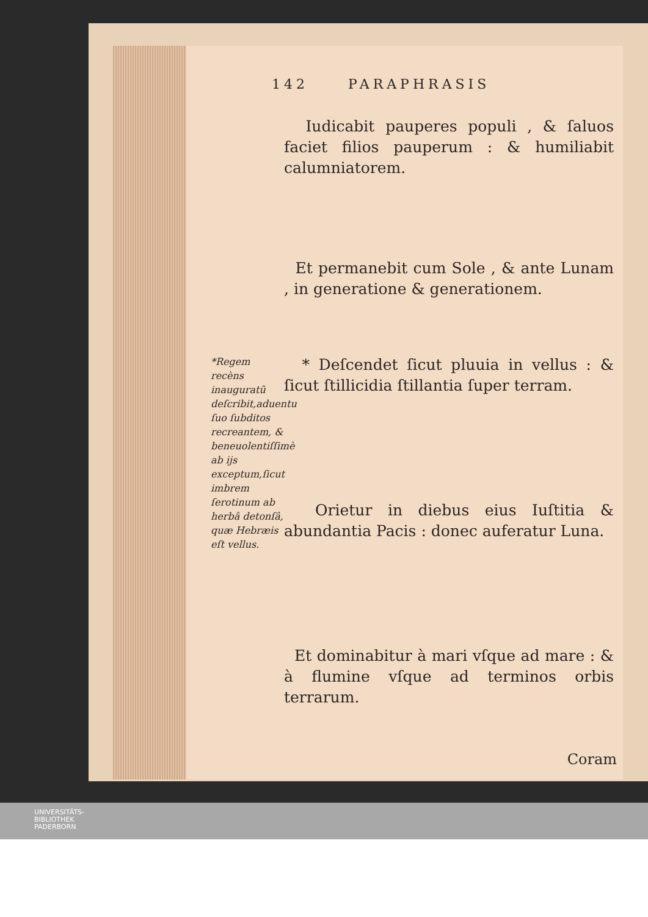142 PARAPHRASIS
Iudicabit pauperes populi , & ſaluos faciet filios pauperum : & humiliabit calumniatorem.
Et permanebit cum Sole , & ante Lunam , in generatione & generationem.
*Regem recèns inauguratũ deſcribit,aduentu ſuo ſubditos recreantem, & beneuolentiſſimè ab ijs exceptum,ſicut imbrem ſerotinum ab herbâ detonſâ, quæ Hebræis eſt vellus.
* Deſcendet ſicut pluuia in vellus : & ſicut ſtillicidia ſtillantia ſuper terram.
Orietur in diebus eius Iuſtitia & abundantia Pacis : donec auferatur Luna.
Et dominabitur à mari vſque ad mare : & à flumine vſque ad terminos orbis terrarum.
Coram
UNIVERSITÄTS-
BIBLIOTHEK
PADERBORN